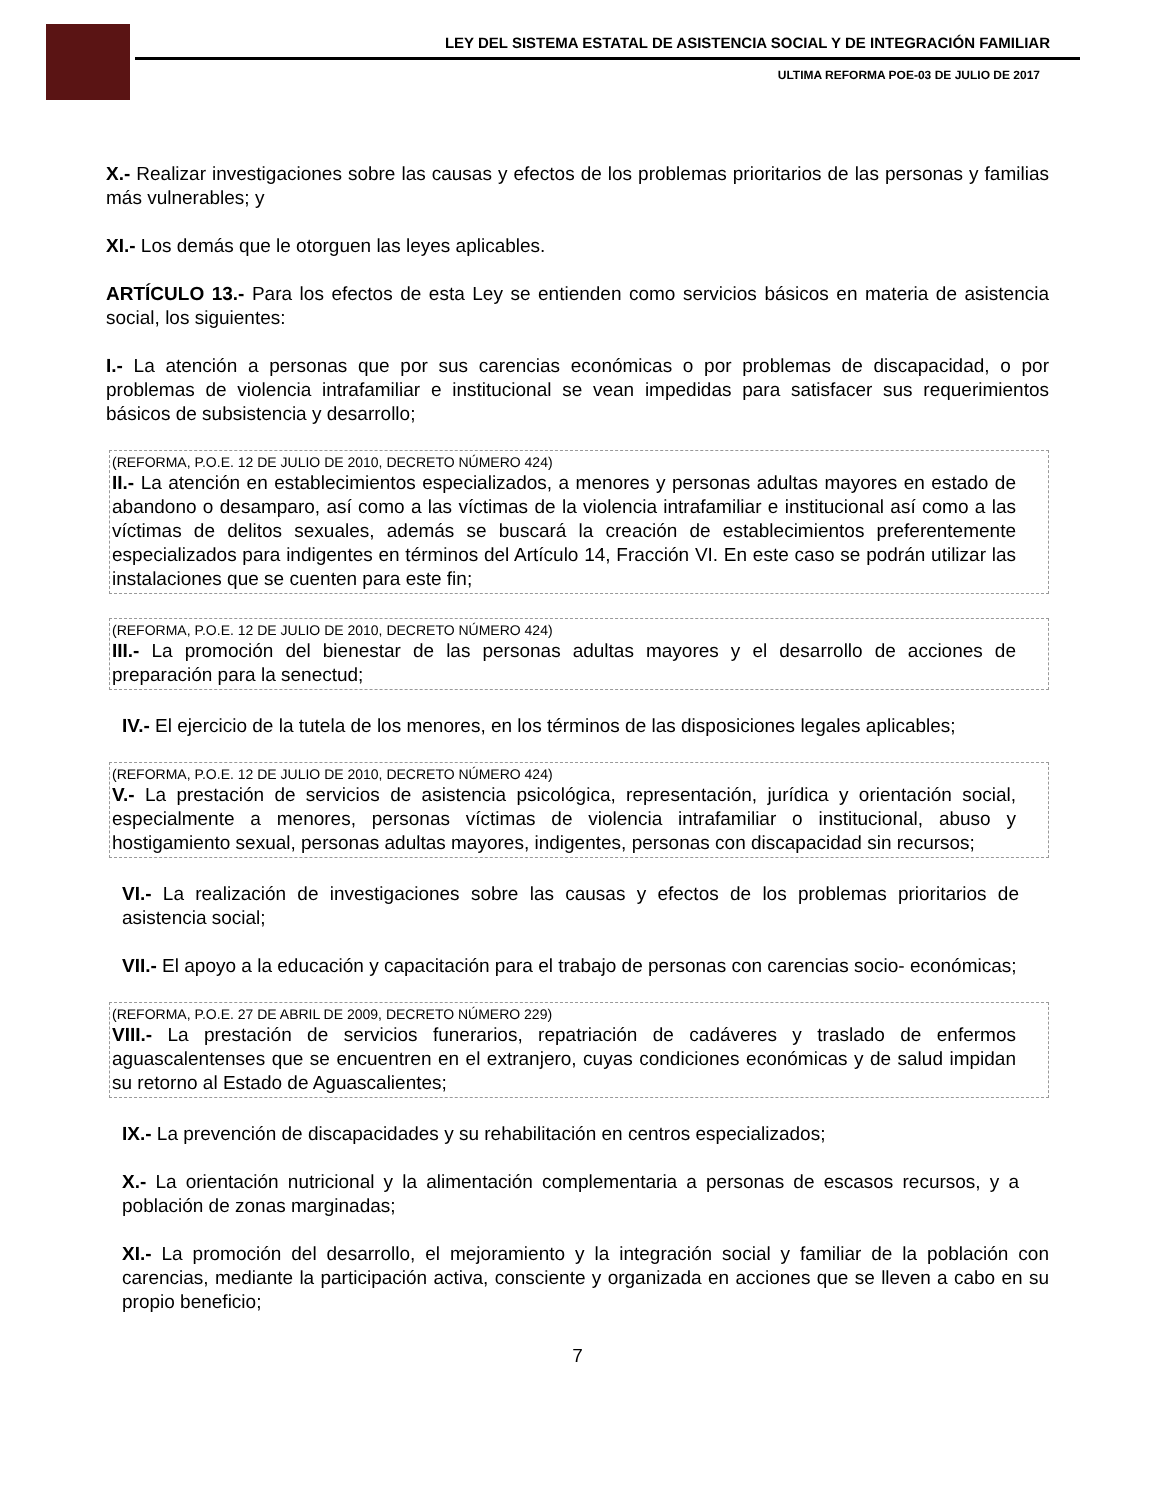LEY DEL SISTEMA ESTATAL DE ASISTENCIA SOCIAL Y DE INTEGRACIÓN FAMILIAR
ULTIMA REFORMA POE-03 DE JULIO DE 2017
X.- Realizar investigaciones sobre las causas y efectos de los problemas prioritarios de las personas y familias más vulnerables; y
XI.- Los demás que le otorguen las leyes aplicables.
ARTÍCULO 13.- Para los efectos de esta Ley se entienden como servicios básicos en materia de asistencia social, los siguientes:
I.- La atención a personas que por sus carencias económicas o por problemas de discapacidad, o por problemas de violencia intrafamiliar e institucional se vean impedidas para satisfacer sus requerimientos básicos de subsistencia y desarrollo;
(REFORMA, P.O.E. 12 DE JULIO DE 2010, DECRETO NÚMERO 424)
II.- La atención en establecimientos especializados, a menores y personas adultas mayores en estado de abandono o desamparo, así como a las víctimas de la violencia intrafamiliar e institucional así como a las víctimas de delitos sexuales, además se buscará la creación de establecimientos preferentemente especializados para indigentes en términos del Artículo 14, Fracción VI. En este caso se podrán utilizar las instalaciones que se cuenten para este fin;
(REFORMA, P.O.E. 12 DE JULIO DE 2010, DECRETO NÚMERO 424)
III.- La promoción del bienestar de las personas adultas mayores y el desarrollo de acciones de preparación para la senectud;
IV.- El ejercicio de la tutela de los menores, en los términos de las disposiciones legales aplicables;
(REFORMA, P.O.E. 12 DE JULIO DE 2010, DECRETO NÚMERO 424)
V.- La prestación de servicios de asistencia psicológica, representación, jurídica y orientación social, especialmente a menores, personas víctimas de violencia intrafamiliar o institucional, abuso y hostigamiento sexual, personas adultas mayores, indigentes, personas con discapacidad sin recursos;
VI.- La realización de investigaciones sobre las causas y efectos de los problemas prioritarios de asistencia social;
VII.- El apoyo a la educación y capacitación para el trabajo de personas con carencias socio- económicas;
(REFORMA, P.O.E. 27 DE ABRIL DE 2009, DECRETO NÚMERO 229)
VIII.- La prestación de servicios funerarios, repatriación de cadáveres y traslado de enfermos aguascalentenses que se encuentren en el extranjero, cuyas condiciones económicas y de salud impidan su retorno al Estado de Aguascalientes;
IX.- La prevención de discapacidades y su rehabilitación en centros especializados;
X.- La orientación nutricional y la alimentación complementaria a personas de escasos recursos, y a población de zonas marginadas;
XI.- La promoción del desarrollo, el mejoramiento y la integración social y familiar de la población con carencias, mediante la participación activa, consciente y organizada en acciones que se lleven a cabo en su propio beneficio;
7